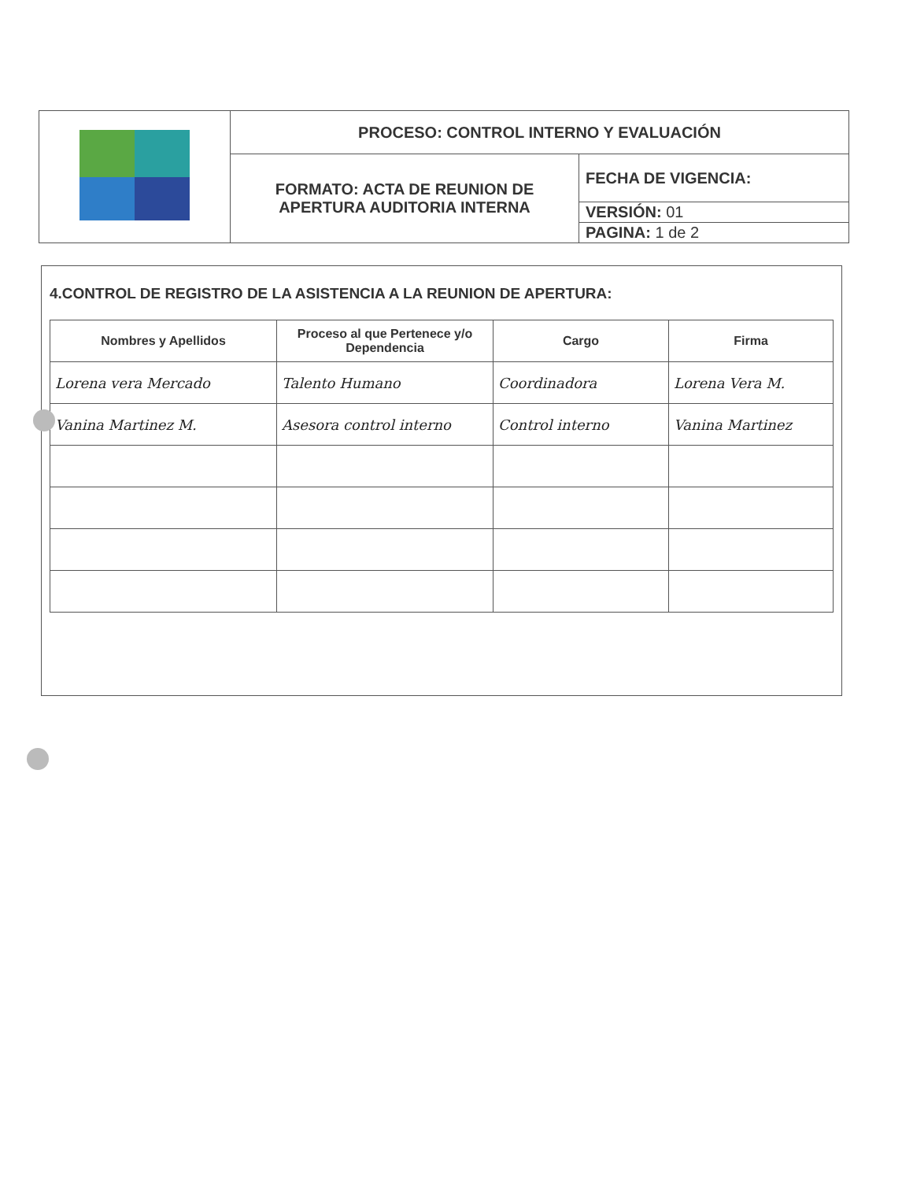| | PROCESO: CONTROL INTERNO Y EVALUACIÓN | |
| | FORMATO: ACTA DE REUNION DE APERTURA AUDITORIA INTERNA | FECHA DE VIGENCIA: |
| | | VERSIÓN: 01 |
| | | PAGINA: 1 de 2 |
4.CONTROL DE REGISTRO DE LA ASISTENCIA A LA REUNION DE APERTURA:
| Nombres y Apellidos | Proceso al que Pertenece y/o Dependencia | Cargo | Firma |
| --- | --- | --- | --- |
| Lorena vera Mercado | Talento Humano | Coordinadora | Lorena Vera M. |
| Vanina Martinez M. | Asesora control interno | Control interno | Vanina Martinez |